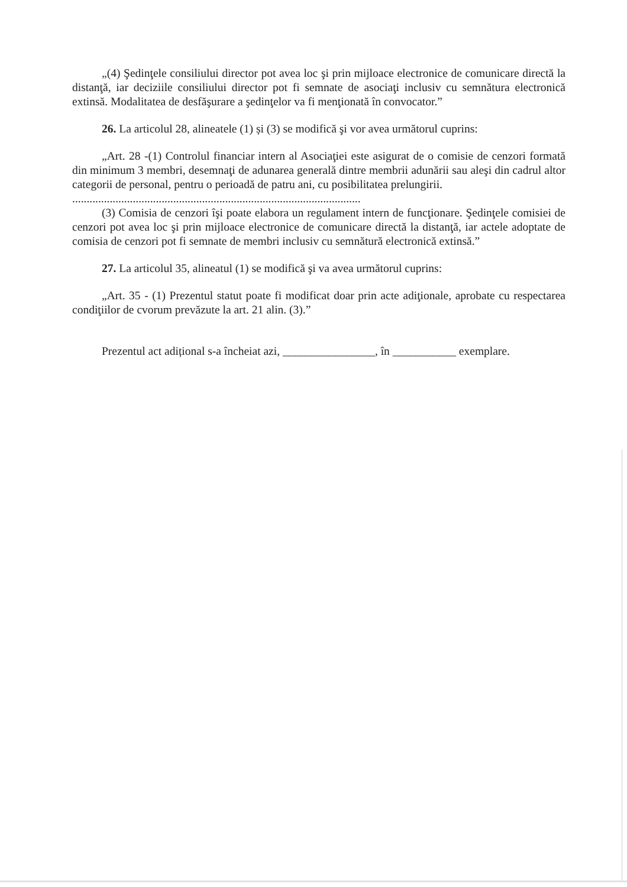„(4) Şedinţele consiliului director pot avea loc şi prin mijloace electronice de comunicare directă la distanţă, iar deciziile consiliului director pot fi semnate de asociaţi inclusiv cu semnătura electronică extinsă. Modalitatea de desfăşurare a şedinţelor va fi menţionată în convocator.”
26. La articolul 28, alineatele (1) și (3) se modifică şi vor avea următorul cuprins:
„Art. 28 -(1) Controlul financiar intern al Asociaţiei este asigurat de o comisie de cenzori formată din minimum 3 membri, desemnaţi de adunarea generală dintre membrii adunării sau aleşi din cadrul altor categorii de personal, pentru o perioadă de patru ani, cu posibilitatea prelungirii.
....................................................................................................
(3) Comisia de cenzori îşi poate elabora un regulament intern de funcţionare. Şedinţele comisiei de cenzori pot avea loc şi prin mijloace electronice de comunicare directă la distanţă, iar actele adoptate de comisia de cenzori pot fi semnate de membri inclusiv cu semnătură electronică extinsă.”
27. La articolul 35, alineatul (1) se modifică şi va avea următorul cuprins:
„Art. 35 - (1) Prezentul statut poate fi modificat doar prin acte adiţionale, aprobate cu respectarea condiţiilor de cvorum prevăzute la art. 21 alin. (3).”
Prezentul act adițional s-a încheiat azi, ________________, în ___________ exemplare.